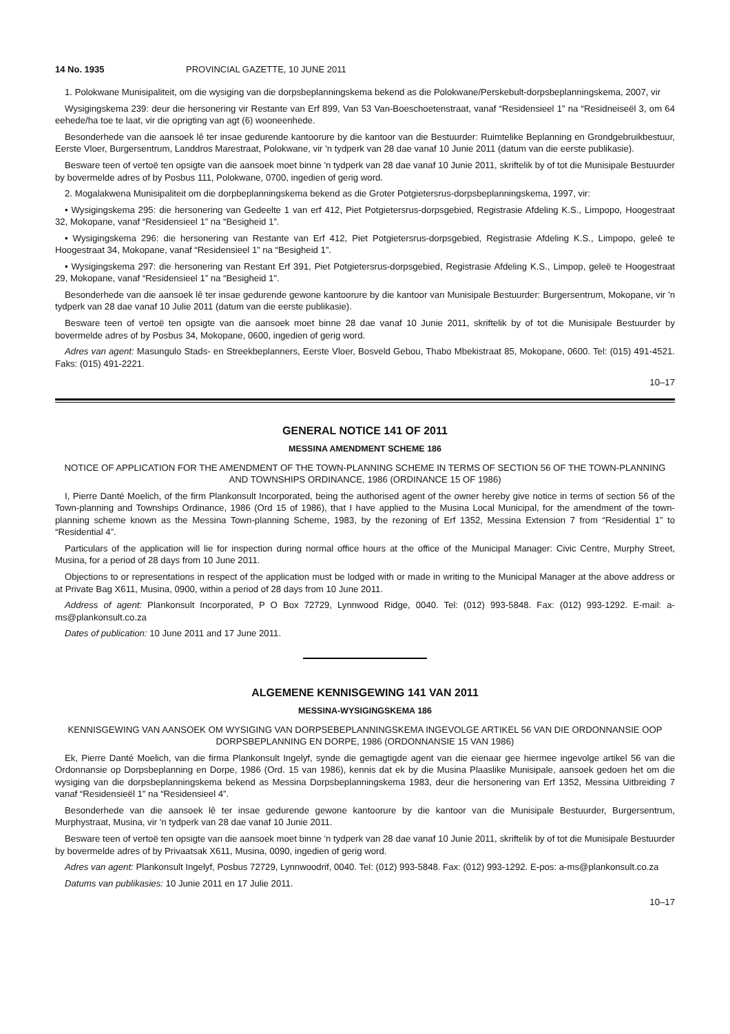14 No. 1935 PROVINCIAL GAZETTE, 10 JUNE 2011
1. Polokwane Munisipaliteit, om die wysiging van die dorpsbeplanningskema bekend as die Polokwane/Perskebult-dorpsbeplanningskema, 2007, vir
Wysigingskema 239: deur die hersonering vir Restante van Erf 899, Van 53 Van-Boeschoetenstraat, vanaf “Residensieel 1” na “Residneiseël 3, om 64 eehede/ha toe te laat, vir die oprigting van agt (6) wooneenhede.
Besonderhede van die aansoek lê ter insae gedurende kantoorure by die kantoor van die Bestuurder: Ruimtelike Beplanning en Grondgebruikbestuur, Eerste Vloer, Burgersentrum, Landdros Marestraat, Polokwane, vir 'n tydperk van 28 dae vanaf 10 Junie 2011 (datum van die eerste publikasie).
Besware teen of vertoë ten opsigte van die aansoek moet binne 'n tydperk van 28 dae vanaf 10 Junie 2011, skriftelik by of tot die Munisipale Bestuurder by bovermelde adres of by Posbus 111, Polokwane, 0700, ingedien of gerig word.
2. Mogalakwena Munisipaliteit om die dorpbeplanningskema bekend as die Groter Potgietersrus-dorpsbeplanningskema, 1997, vir:
• Wysigingskema 295: die hersonering van Gedeelte 1 van erf 412, Piet Potgietersrus-dorpsgebied, Registrasie Afdeling K.S., Limpopo, Hoogestraat 32, Mokopane, vanaf “Residensieel 1” na “Besigheid 1”.
• Wysigingskema 296: die hersonering van Restante van Erf 412, Piet Potgietersrus-dorpsgebied, Registrasie Afdeling K.S., Limpopo, geleë te Hoogestraat 34, Mokopane, vanaf “Residensieel 1” na “Besigheid 1”.
• Wysigingskema 297: die hersonering van Restant Erf 391, Piet Potgietersrus-dorpsgebied, Registrasie Afdeling K.S., Limpop, geleë te Hoogestraat 29, Mokopane, vanaf “Residensieel 1” na “Besigheid 1”.
Besonderhede van die aansoek lê ter insae gedurende gewone kantoorure by die kantoor van Munisipale Bestuurder: Burgersentrum, Mokopane, vir 'n tydperk van 28 dae vanaf 10 Julie 2011 (datum van die eerste publikasie).
Besware teen of vertoë ten opsigte van die aansoek moet binne 28 dae vanaf 10 Junie 2011, skriftelik by of tot die Munisipale Bestuurder by bovermelde adres of by Posbus 34, Mokopane, 0600, ingedien of gerig word.
Adres van agent: Masungulo Stads- en Streekbeplanners, Eerste Vloer, Bosveld Gebou, Thabo Mbekistraat 85, Mokopane, 0600. Tel: (015) 491-4521. Faks: (015) 491-2221.
10–17
GENERAL NOTICE 141 OF 2011
MESSINA AMENDMENT SCHEME 186
NOTICE OF APPLICATION FOR THE AMENDMENT OF THE TOWN-PLANNING SCHEME IN TERMS OF SECTION 56 OF THE TOWN-PLANNING AND TOWNSHIPS ORDINANCE, 1986 (ORDINANCE 15 OF 1986)
I, Pierre Danté Moelich, of the firm Plankonsult Incorporated, being the authorised agent of the owner hereby give notice in terms of section 56 of the Town-planning and Townships Ordinance, 1986 (Ord 15 of 1986), that I have applied to the Musina Local Municipal, for the amendment of the town-planning scheme known as the Messina Town-planning Scheme, 1983, by the rezoning of Erf 1352, Messina Extension 7 from “Residential 1” to “Residential 4”.
Particulars of the application will lie for inspection during normal office hours at the office of the Municipal Manager: Civic Centre, Murphy Street, Musina, for a period of 28 days from 10 June 2011.
Objections to or representations in respect of the application must be lodged with or made in writing to the Municipal Manager at the above address or at Private Bag X611, Musina, 0900, within a period of 28 days from 10 June 2011.
Address of agent: Plankonsult Incorporated, P O Box 72729, Lynnwood Ridge, 0040. Tel: (012) 993-5848. Fax: (012) 993-1292. E-mail: a-ms@plankonsult.co.za
Dates of publication: 10 June 2011 and 17 June 2011.
ALGEMENE KENNISGEWING 141 VAN 2011
MESSINA-WYSIGINGSKEMA 186
KENNISGEWING VAN AANSOEK OM WYSIGING VAN DORPSEBEPLANNINGSKEMA INGEVOLGE ARTIKEL 56 VAN DIE ORDONNANSIE OOP DORPSBEPLANNING EN DORPE, 1986 (ORDONNANSIE 15 VAN 1986)
Ek, Pierre Danté Moelich, van die firma Plankonsult Ingelyf, synde die gemagtigde agent van die eienaar gee hiermee ingevolge artikel 56 van die Ordonnansie op Dorpsbeplanning en Dorpe, 1986 (Ord. 15 van 1986), kennis dat ek by die Musina Plaaslike Munisipale, aansoek gedoen het om die wysiging van die dorpsbeplanningskema bekend as Messina Dorpsbeplanningskema 1983, deur die hersonering van Erf 1352, Messina Uitbreiding 7 vanaf “Residensieël 1” na “Residensieel 4”.
Besonderhede van die aansoek lê ter insae gedurende gewone kantoorure by die kantoor van die Munisipale Bestuurder, Burgersentrum, Murphystraat, Musina, vir 'n tydperk van 28 dae vanaf 10 Junie 2011.
Besware teen of vertoë ten opsigte van die aansoek moet binne 'n tydperk van 28 dae vanaf 10 Junie 2011, skriftelik by of tot die Munisipale Bestuurder by bovermelde adres of by Privaatsak X611, Musina, 0090, ingedien of gerig word.
Adres van agent: Plankonsult Ingelyf, Posbus 72729, Lynnwoodrif, 0040. Tel: (012) 993-5848. Fax: (012) 993-1292. E-pos: a-ms@plankonsult.co.za
Datums van publikasies: 10 Junie 2011 en 17 Julie 2011.
10–17